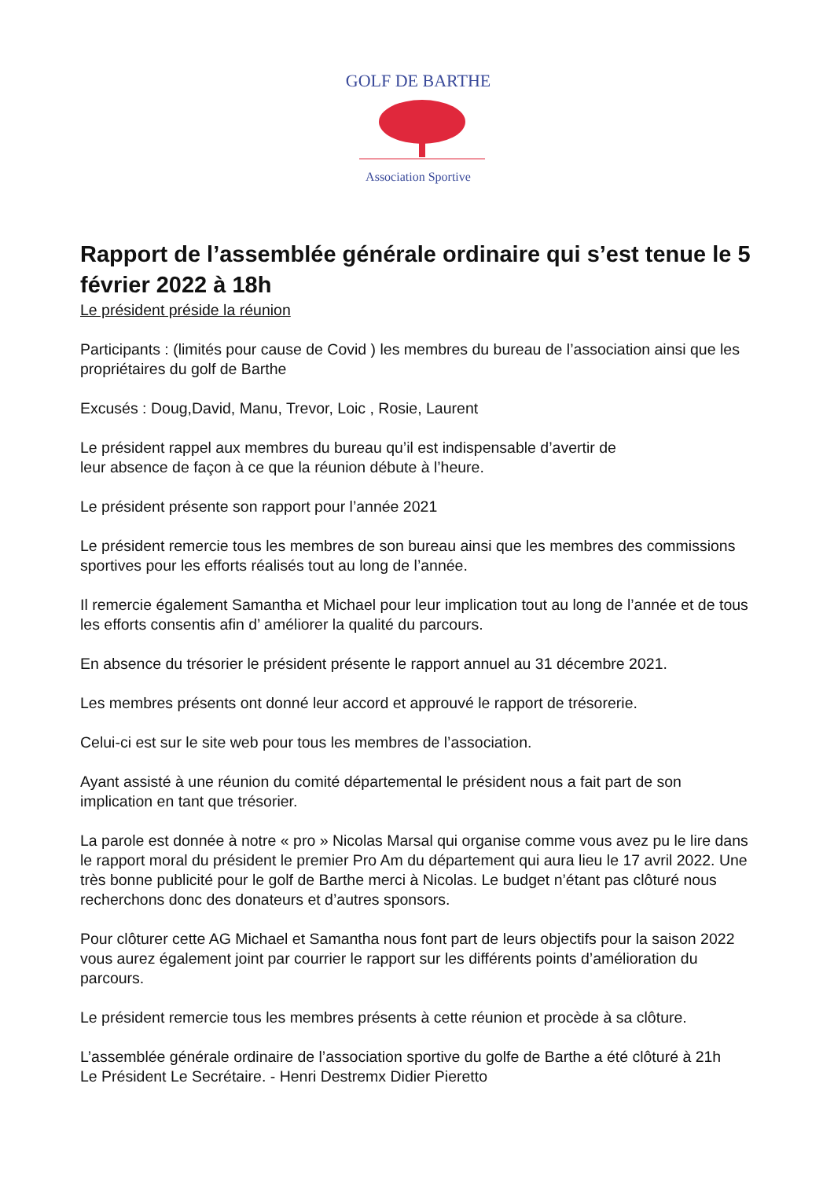GOLF DE BARTHE
Association Sportive
Rapport de l’assemblée générale ordinaire qui s’est tenue le 5 février 2022 à 18h
Le président préside la réunion
Participants : (limités pour cause de Covid ) les membres du bureau de l’association ainsi que les propriétaires du golf de Barthe
Excusés : Doug,David, Manu, Trevor, Loic , Rosie, Laurent
Le président rappel aux membres du bureau qu’il est indispensable d’avertir de
leur absence de façon à ce que la réunion débute à l’heure.
Le président présente son rapport pour l’année 2021
Le président remercie tous les membres de son bureau ainsi que les membres des commissions sportives pour les efforts réalisés tout au long de l’année.
Il remercie également Samantha et Michael pour leur implication tout au long de l’année et de tous les efforts consentis afin d’ améliorer la qualité du parcours.
En absence du trésorier le président présente le rapport annuel au 31 décembre 2021.
Les membres présents ont donné leur accord et approuvé le rapport de trésorerie.
Celui-ci est sur le site web pour tous les membres de l’association.
Ayant assisté à une réunion du comité départemental le président nous a fait part de son implication en tant que trésorier.
La parole est donnée à notre « pro » Nicolas Marsal qui organise comme vous avez pu le lire dans le rapport moral du président le premier Pro Am du département qui aura lieu le 17 avril 2022. Une très bonne publicité pour le golf de Barthe merci à Nicolas. Le budget n’étant pas clôturé nous recherchons donc des donateurs et d’autres sponsors.
Pour clôturer cette AG Michael et Samantha nous font part de leurs objectifs pour la saison 2022 vous aurez également joint par courrier le rapport sur les différents points d’amélioration du parcours.
Le président remercie tous les membres présents à cette réunion et procède à sa clôture.
L’assemblée générale ordinaire de l’association sportive du golfe de Barthe a été clôturé à 21h
Le Président Le Secrétaire. - Henri Destremx Didier Pieretto